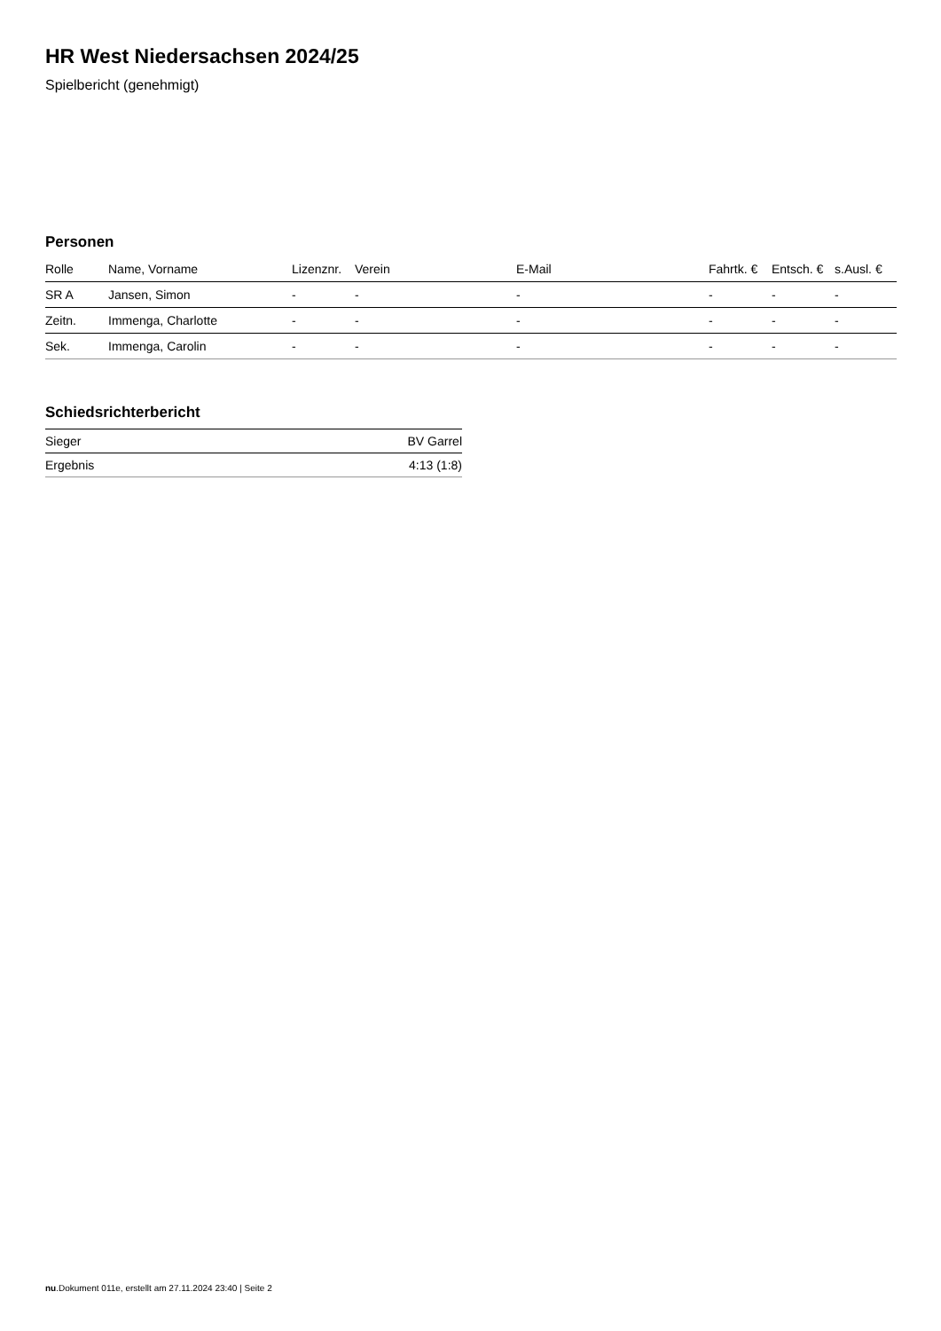HR West Niedersachsen 2024/25
Spielbericht (genehmigt)
Personen
| Rolle | Name, Vorname | Lizenznr. | Verein | E-Mail | Fahrtk. € | Entsch. € | s.Ausl. € |
| --- | --- | --- | --- | --- | --- | --- | --- |
| SR A | Jansen, Simon | - | - | - | - | - | - |
| Zeitn. | Immenga, Charlotte | - | - | - | - | - | - |
| Sek. | Immenga, Carolin | - | - | - | - | - | - |
Schiedsrichterbericht
| Sieger | BV Garrel |
| Ergebnis | 4:13 (1:8) |
nu.Dokument 011e, erstellt am 27.11.2024 23:40 | Seite 2